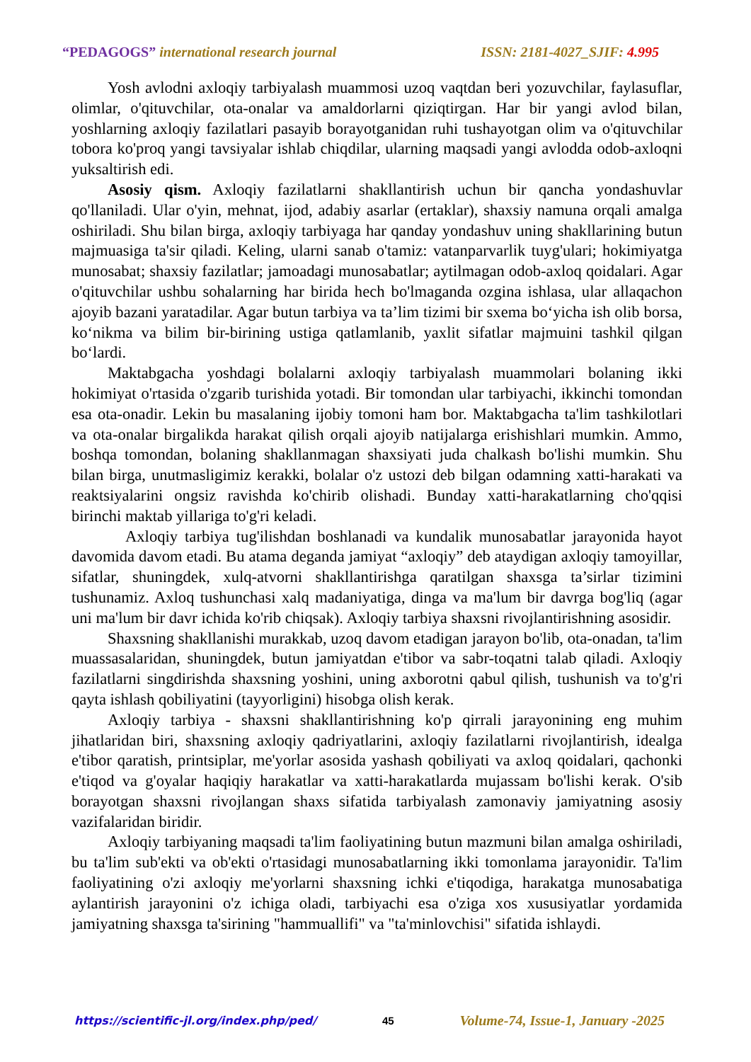“PEDAGOGS” international research journal ISSN: 2181-4027_SJIF: 4.995
Yosh avlodni axloqiy tarbiyalash muammosi uzoq vaqtdan beri yozuvchilar, faylasuflar, olimlar, o'qituvchilar, ota-onalar va amaldorlarni qiziqtirgan. Har bir yangi avlod bilan, yoshlarning axloqiy fazilatlari pasayib borayotganidan ruhi tushayotgan olim va o'qituvchilar tobora ko'proq yangi tavsiyalar ishlab chiqdilar, ularning maqsadi yangi avlodda odob-axloqni yuksaltirish edi.
Asosiy qism. Axloqiy fazilatlarni shakllantirish uchun bir qancha yondashuvlar qo'llaniladi. Ular o'yin, mehnat, ijod, adabiy asarlar (ertaklar), shaxsiy namuna orqali amalga oshiriladi. Shu bilan birga, axloqiy tarbiyaga har qanday yondashuv uning shakllarining butun majmuasiga ta'sir qiladi. Keling, ularni sanab o'tamiz: vatanparvarlik tuyg'ulari; hokimiyatga munosabat; shaxsiy fazilatlar; jamoadagi munosabatlar; aytilmagan odob-axloq qoidalari. Agar o'qituvchilar ushbu sohalarning har birida hech bo'lmaganda ozgina ishlasa, ular allaqachon ajoyib bazani yaratadilar. Agar butun tarbiya va ta’lim tizimi bir sxema bo‘yicha ish olib borsa, ko‘nikma va bilim bir-birining ustiga qatlamlanib, yaxlit sifatlar majmuini tashkil qilgan bo‘lardi.
Maktabgacha yoshdagi bolalarni axloqiy tarbiyalash muammolari bolaning ikki hokimiyat o'rtasida o'zgarib turishida yotadi. Bir tomondan ular tarbiyachi, ikkinchi tomondan esa ota-onadir. Lekin bu masalaning ijobiy tomoni ham bor. Maktabgacha ta'lim tashkilotlari va ota-onalar birgalikda harakat qilish orqali ajoyib natijalarga erishishlari mumkin. Ammo, boshqa tomondan, bolaning shakllanmagan shaxsiyati juda chalkash bo'lishi mumkin. Shu bilan birga, unutmasligimiz kerakki, bolalar o'z ustozi deb bilgan odamning xatti-harakati va reaktsiyalarini ongsiz ravishda ko'chirib olishadi. Bunday xatti-harakatlarning cho'qqisi birinchi maktab yillariga to'g'ri keladi.
Axloqiy tarbiya tug'ilishdan boshlanadi va kundalik munosabatlar jarayonida hayot davomida davom etadi. Bu atama deganda jamiyat “axloqiy” deb ataydigan axloqiy tamoyillar, sifatlar, shuningdek, xulq-atvorni shakllantirishga qaratilgan shaxsga ta’sirlar tizimini tushunamiz. Axloq tushunchasi xalq madaniyatiga, dinga va ma'lum bir davrga bog'liq (agar uni ma'lum bir davr ichida ko'rib chiqsak). Axloqiy tarbiya shaxsni rivojlantirishning asosidir.
Shaxsning shakllanishi murakkab, uzoq davom etadigan jarayon bo'lib, ota-onadan, ta'lim muassasalaridan, shuningdek, butun jamiyatdan e'tibor va sabr-toqatni talab qiladi. Axloqiy fazilatlarni singdirishda shaxsning yoshini, uning axborotni qabul qilish, tushunish va to'g'ri qayta ishlash qobiliyatini (tayyorligini) hisobga olish kerak.
Axloqiy tarbiya - shaxsni shakllantirishning ko'p qirrali jarayonining eng muhim jihatlaridan biri, shaxsning axloqiy qadriyatlarini, axloqiy fazilatlarni rivojlantirish, idealga e'tibor qaratish, printsiplar, me'yorlar asosida yashash qobiliyati va axloq qoidalari, qachonki e'tiqod va g'oyalar haqiqiy harakatlar va xatti-harakatlarda mujassam bo'lishi kerak. O'sib borayotgan shaxsni rivojlangan shaxs sifatida tarbiyalash zamonaviy jamiyatning asosiy vazifalaridan biridir.
Axloqiy tarbiyaning maqsadi ta'lim faoliyatining butun mazmuni bilan amalga oshiriladi, bu ta'lim sub'ekti va ob'ekti o'rtasidagi munosabatlarning ikki tomonlama jarayonidir. Ta'lim faoliyatining o'zi axloqiy me'yorlarni shaxsning ichki e'tiqodiga, harakatga munosabatiga aylantirish jarayonini o'z ichiga oladi, tarbiyachi esa o'ziga xos xususiyatlar yordamida jamiyatning shaxsga ta'sirining "hammuallifi" va "ta'minlovchisi" sifatida ishlaydi.
https://scientific-jl.org/index.php/ped/ 45 Volume-74, Issue-1, January -2025